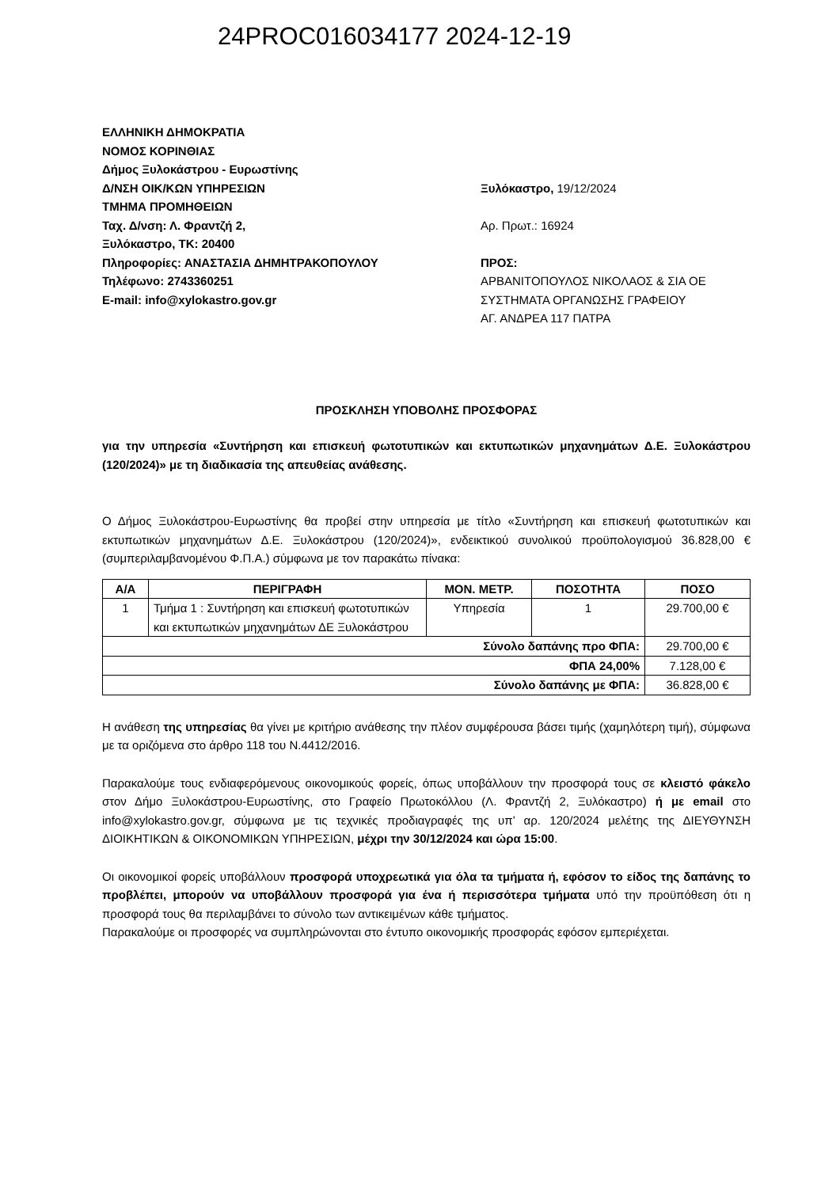24PROC016034177 2024-12-19
ΕΛΛΗΝΙΚΗ ΔΗΜΟΚΡΑΤΙΑ
ΝΟΜΟΣ ΚΟΡΙΝΘΙΑΣ
Δήμος Ξυλοκάστρου - Ευρωστίνης
Δ/ΝΣΗ ΟΙΚ/ΚΩΝ ΥΠΗΡΕΣΙΩΝ
ΤΜΗΜΑ ΠΡΟΜΗΘΕΙΩΝ
Ταχ. Δ/νση: Λ. Φραντζή 2,
Ξυλόκαστρο, ΤΚ: 20400
Πληροφορίες: ΑΝΑΣΤΑΣΙΑ ΔΗΜΗΤΡΑΚΟΠΟΥΛΟΥ
Τηλέφωνο: 2743360251
E-mail: info@xylokastro.gov.gr
Ξυλόκαστρο, 19/12/2024
Αρ. Πρωτ.: 16924
ΠΡΟΣ:
ΑΡΒΑΝΙΤΟΠΟΥΛΟΣ ΝΙΚΟΛΑΟΣ & ΣΙΑ ΟΕ
ΣΥΣΤΗΜΑΤΑ ΟΡΓΑΝΩΣΗΣ ΓΡΑΦΕΙΟΥ
ΑΓ. ΑΝΔΡΕΑ 117 ΠΑΤΡΑ
ΠΡΟΣΚΛΗΣΗ ΥΠΟΒΟΛΗΣ ΠΡΟΣΦΟΡΑΣ
για την υπηρεσία «Συντήρηση και επισκευή φωτοτυπικών και εκτυπωτικών μηχανημάτων Δ.Ε. Ξυλοκάστρου (120/2024)» με τη διαδικασία της απευθείας ανάθεσης.
Ο Δήμος Ξυλοκάστρου-Ευρωστίνης θα προβεί στην υπηρεσία με τίτλο «Συντήρηση και επισκευή φωτοτυπικών και εκτυπωτικών μηχανημάτων Δ.Ε. Ξυλοκάστρου (120/2024)», ενδεικτικού συνολικού προϋπολογισμού 36.828,00 € (συμπεριλαμβανομένου Φ.Π.Α.) σύμφωνα με τον παρακάτω πίνακα:
| Α/Α | ΠΕΡΙΓΡΑΦΗ | ΜΟΝ. ΜΕΤΡ. | ΠΟΣΟΤΗΤΑ | ΠΟΣΟ |
| --- | --- | --- | --- | --- |
| 1 | Τμήμα 1 : Συντήρηση και επισκευή φωτοτυπικών και εκτυπωτικών μηχανημάτων ΔΕ Ξυλοκάστρου | Υπηρεσία | 1 | 29.700,00 € |
| Σύνολο δαπάνης προ ΦΠΑ: | | | | 29.700,00 € |
| ΦΠΑ 24,00% | | | | 7.128,00 € |
| Σύνολο δαπάνης με ΦΠΑ: | | | | 36.828,00 € |
Η ανάθεση της υπηρεσίας θα γίνει με κριτήριο ανάθεσης την πλέον συμφέρουσα βάσει τιμής (χαμηλότερη τιμή), σύμφωνα με τα οριζόμενα στο άρθρο 118 του Ν.4412/2016.
Παρακαλούμε τους ενδιαφερόμενους οικονομικούς φορείς, όπως υποβάλλουν την προσφορά τους σε κλειστό φάκελο στον Δήμο Ξυλοκάστρου-Ευρωστίνης, στο Γραφείο Πρωτοκόλλου (Λ. Φραντζή 2, Ξυλόκαστρο) ή με email στο info@xylokastro.gov.gr, σύμφωνα με τις τεχνικές προδιαγραφές της υπ’ αρ. 120/2024 μελέτης της ΔΙΕΥΘΥΝΣΗ ΔΙΟΙΚΗΤΙΚΩΝ & ΟΙΚΟΝΟΜΙΚΩΝ ΥΠΗΡΕΣΙΩΝ, μέχρι την 30/12/2024 και ώρα 15:00.
Οι οικονομικοί φορείς υποβάλλουν προσφορά υποχρεωτικά για όλα τα τμήματα ή, εφόσον το είδος της δαπάνης το προβλέπει, μπορούν να υποβάλλουν προσφορά για ένα ή περισσότερα τμήματα υπό την προϋπόθεση ότι η προσφορά τους θα περιλαμβάνει το σύνολο των αντικειμένων κάθε τμήματος.
Παρακαλούμε οι προσφορές να συμπληρώνονται στο έντυπο οικονομικής προσφοράς εφόσον εμπεριέχεται.